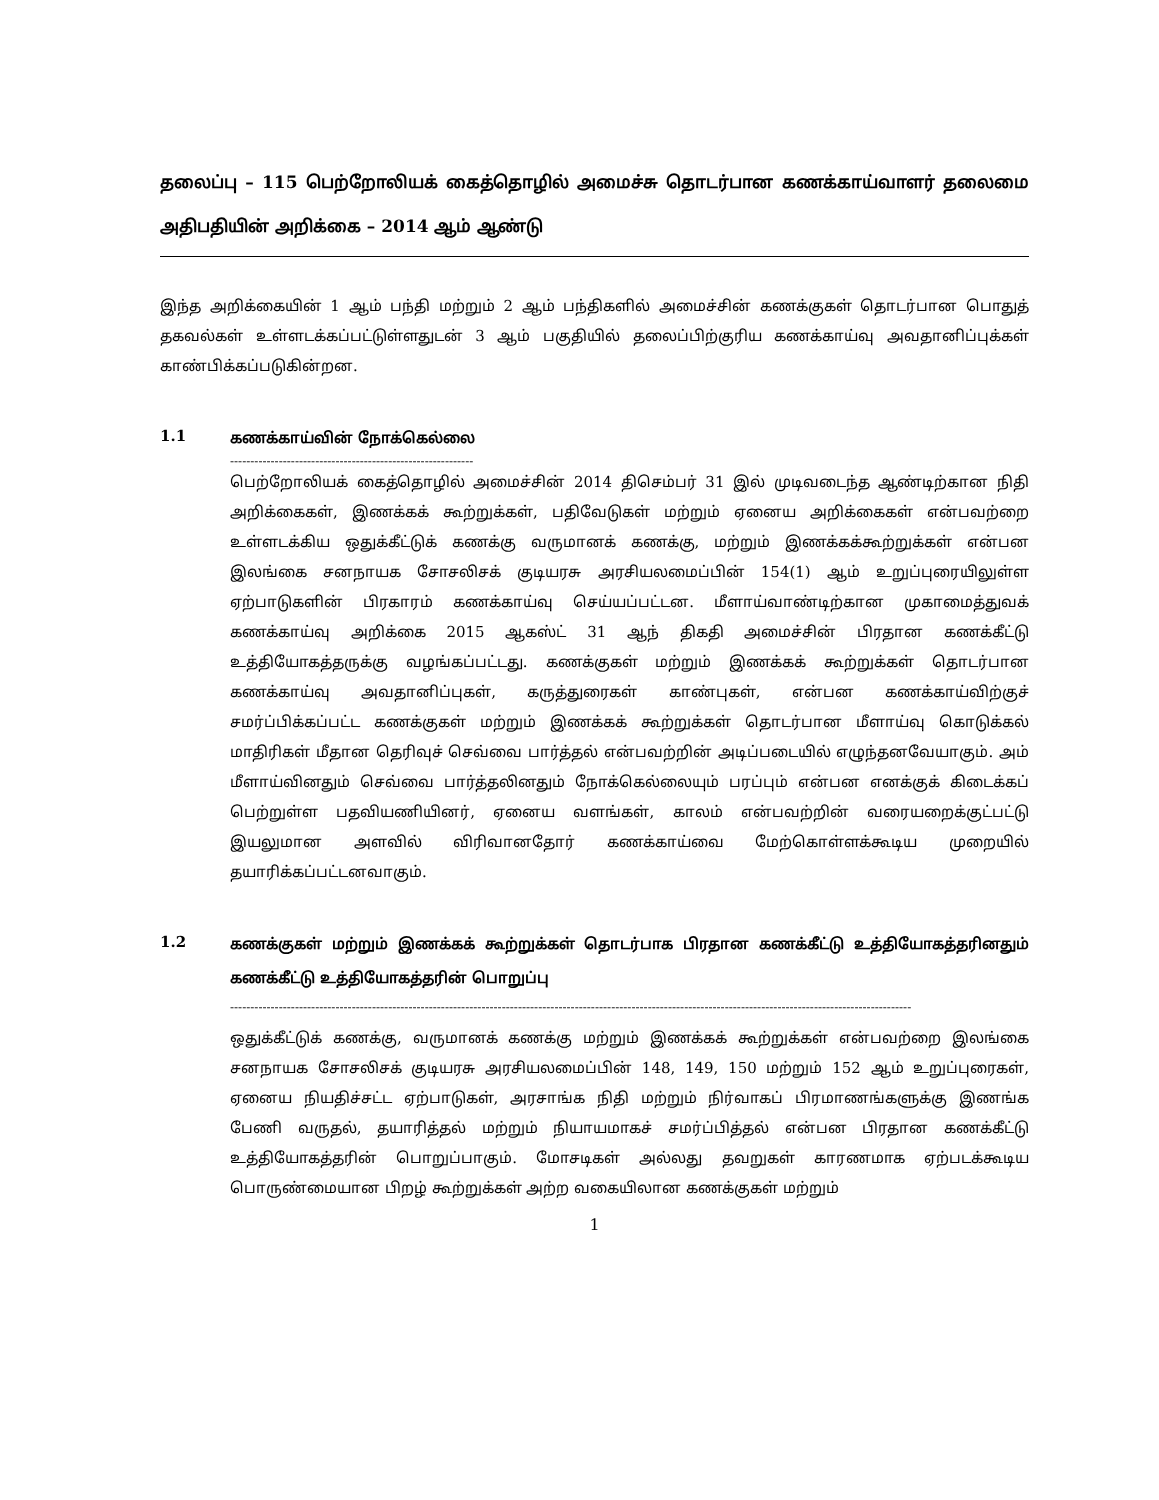தலைப்பு – 115 பெற்றோலியக் கைத்தொழில் அமைச்சு தொடர்பான கணக்காய்வாளர் தலைமை அதிபதியின் அறிக்கை – 2014 ஆம் ஆண்டு
இந்த அறிக்கையின் 1 ஆம் பந்தி மற்றும் 2 ஆம் பந்திகளில் அமைச்சின் கணக்குகள் தொடர்பான பொதுத் தகவல்கள் உள்ளடக்கப்பட்டுள்ளதுடன் 3 ஆம் பகுதியில் தலைப்பிற்குரிய கணக்காய்வு அவதானிப்புக்கள் காண்பிக்கப்படுகின்றன.
1.1
கணக்காய்வின் நோக்கெல்லை
------------------------------------------------------------
பெற்றோலியக் கைத்தொழில் அமைச்சின் 2014 திசெம்பர் 31 இல் முடிவடைந்த ஆண்டிற்கான நிதி அறிக்கைகள், இணக்கக் கூற்றுக்கள், பதிவேடுகள் மற்றும் ஏனைய அறிக்கைகள் என்பவற்றை உள்ளடக்கிய ஒதுக்கீட்டுக் கணக்கு வருமானக் கணக்கு, மற்றும் இணக்கக்கூற்றுக்கள் என்பன இலங்கை சனநாயக சோசலிசக் குடியரசு அரசியலமைப்பின் 154(1) ஆம் உறுப்புரையிலுள்ள ஏற்பாடுகளின் பிரகாரம் கணக்காய்வு செய்யப்பட்டன. மீளாய்வாண்டிற்கான முகாமைத்துவக் கணக்காய்வு அறிக்கை 2015 ஆகஸ்ட் 31 ஆந் திகதி அமைச்சின் பிரதான கணக்கீட்டு உத்தியோகத்தருக்கு வழங்கப்பட்டது. கணக்குகள் மற்றும் இணக்கக் கூற்றுக்கள் தொடர்பான கணக்காய்வு அவதானிப்புகள், கருத்துரைகள் காண்புகள், என்பன கணக்காய்விற்குச் சமர்ப்பிக்கப்பட்ட கணக்குகள் மற்றும் இணக்கக் கூற்றுக்கள் தொடர்பான மீளாய்வு கொடுக்கல் மாதிரிகள் மீதான தெரிவுச் செவ்வை பார்த்தல் என்பவற்றின் அடிப்படையில் எழுந்தனவேயாகும். அம் மீளாய்வினதும் செவ்வை பார்த்தலினதும் நோக்கெல்லையும் பரப்பும் என்பன எனக்குக் கிடைக்கப் பெற்றுள்ள பதவியணியினர், ஏனைய வளங்கள், காலம் என்பவற்றின் வரையறைக்குட்பட்டு இயலுமான அளவில் விரிவானதோர் கணக்காய்வை மேற்கொள்ளக்கூடிய முறையில் தயாரிக்கப்பட்டனவாகும்.
1.2
கணக்குகள் மற்றும் இணக்கக் கூற்றுக்கள் தொடர்பாக பிரதான கணக்கீட்டு உத்தியோகத்தரினதும் கணக்கீட்டு உத்தியோகத்தரின் பொறுப்பு
------------------------------------------------------------------------------------------------------------------------------------------------------------------------
ஒதுக்கீட்டுக் கணக்கு, வருமானக் கணக்கு மற்றும் இணக்கக் கூற்றுக்கள் என்பவற்றை இலங்கை சனநாயக சோசலிசக் குடியரசு அரசியலமைப்பின் 148, 149, 150 மற்றும் 152 ஆம் உறுப்புரைகள், ஏனைய நியதிச்சட்ட ஏற்பாடுகள், அரசாங்க நிதி மற்றும் நிர்வாகப் பிரமாணங்களுக்கு இணங்க பேணி வருதல், தயாரித்தல் மற்றும் நியாயமாகச் சமர்ப்பித்தல் என்பன பிரதான கணக்கீட்டு உத்தியோகத்தரின் பொறுப்பாகும். மோசடிகள் அல்லது தவறுகள் காரணமாக ஏற்படக்கூடிய பொருண்மையான பிறழ் கூற்றுக்கள் அற்ற வகையிலான கணக்குகள் மற்றும்
1